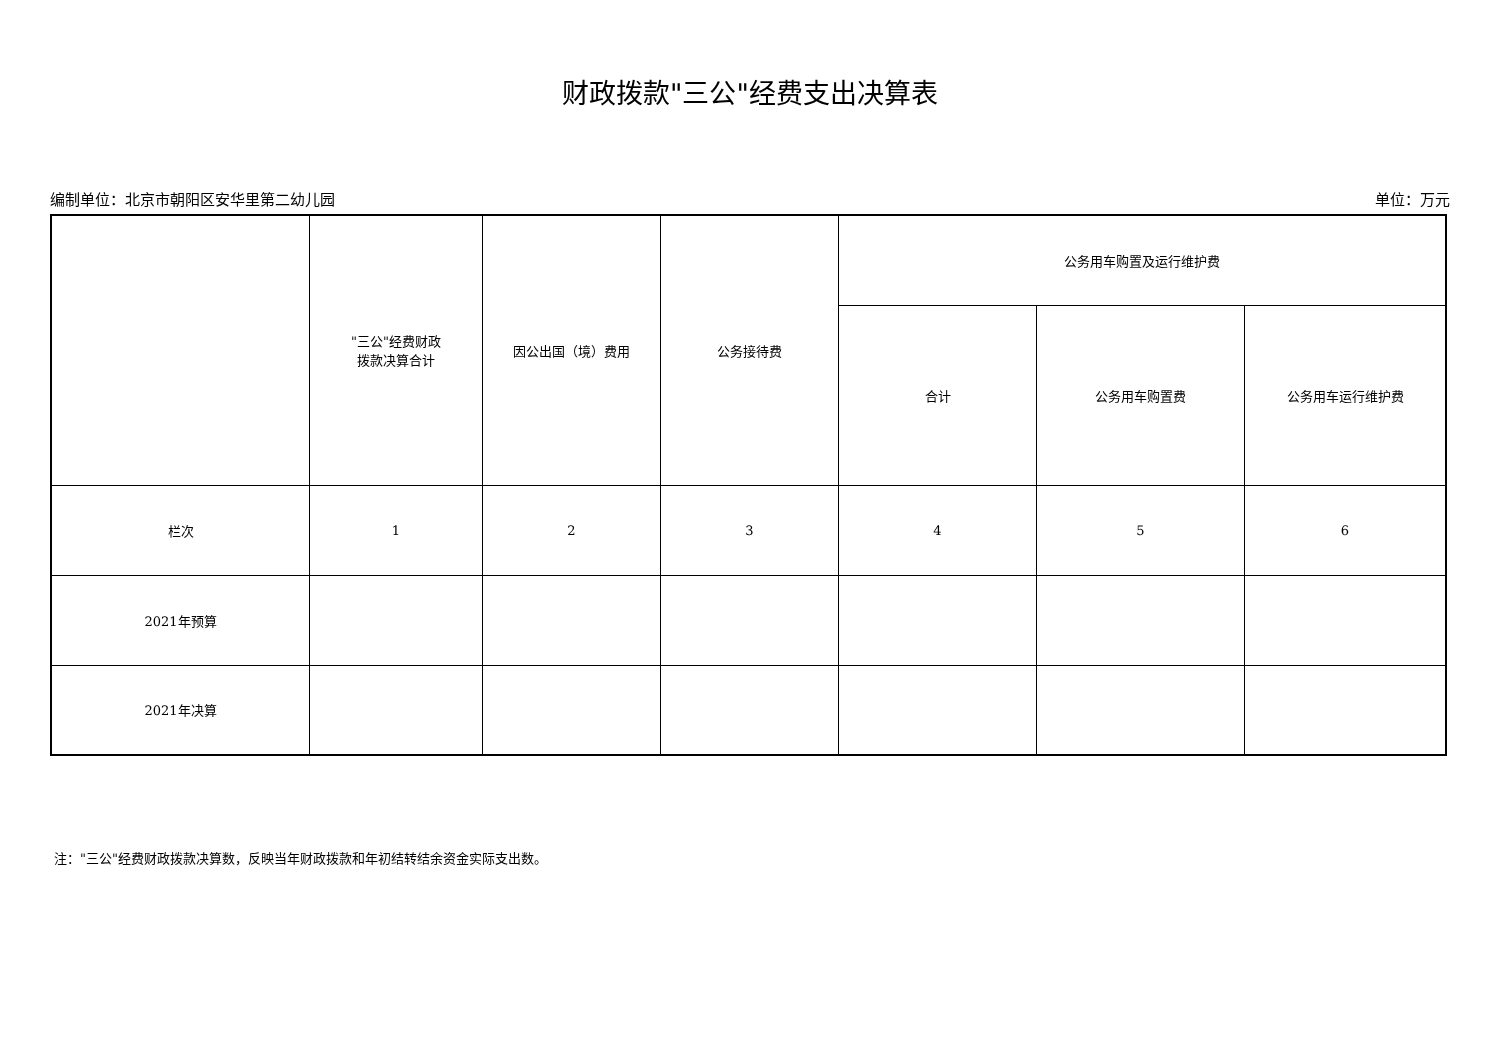财政拨款"三公"经费支出决算表
编制单位：北京市朝阳区安华里第二幼儿园 单位：万元
| | "三公"经费财政 拨款决算合计 | 因公出国（境）费用 | 公务接待费 | 公务用车购置及运行维护费 | | |
| | | | | 合计 | 公务用车购置费 | 公务用车运行维护费 |
| 栏次 | 1 | 2 | 3 | 4 | 5 | 6 |
| 2021年预算 | | | | | | |
| 2021年决算 | | | | | | |
注："三公"经费财政拨款决算数，反映当年财政拨款和年初结转结余资金实际支出数。